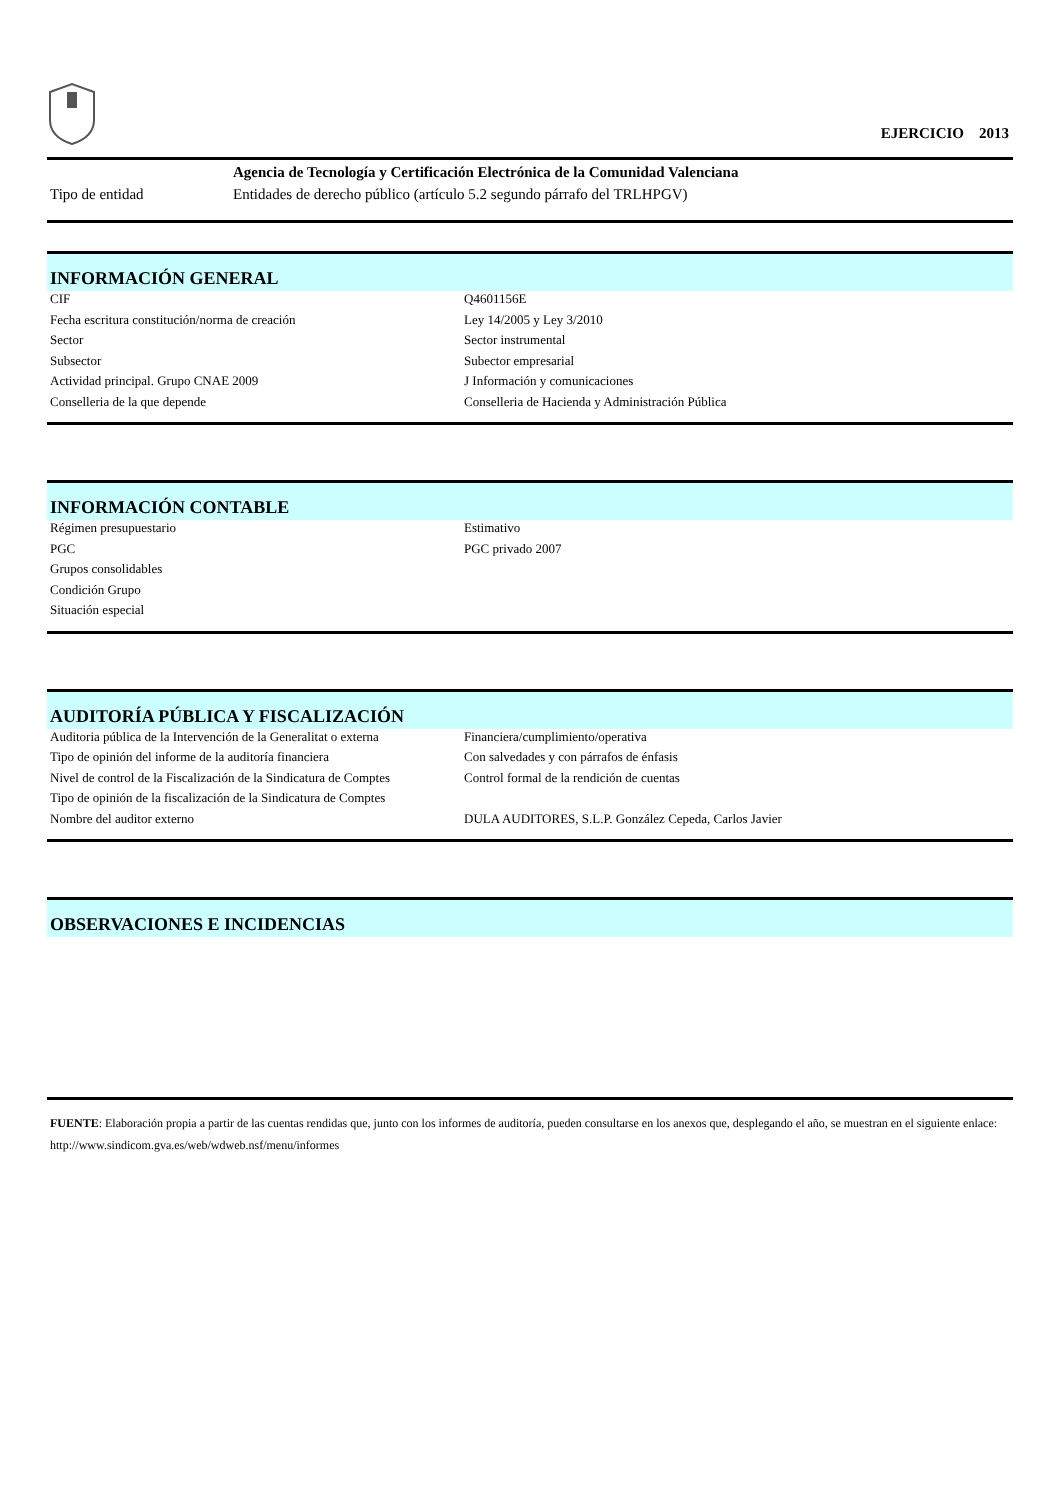EJERCICIO 2013
| | Agencia de Tecnología y Certificación Electrónica de la Comunidad Valenciana |
| Tipo de entidad | Entidades de derecho público (artículo 5.2 segundo párrafo del TRLHPGV) |
INFORMACIÓN GENERAL
| CIF | Q4601156E |
| Fecha escritura constitución/norma de creación | Ley 14/2005 y Ley 3/2010 |
| Sector | Sector instrumental |
| Subsector | Subector empresarial |
| Actividad principal. Grupo CNAE 2009 | J Información y comunicaciones |
| Conselleria de la que depende | Conselleria de Hacienda y Administración Pública |
INFORMACIÓN CONTABLE
| Régimen presupuestario | Estimativo |
| PGC | PGC privado 2007 |
| Grupos consolidables | |
| Condición Grupo | |
| Situación especial | |
AUDITORÍA PÚBLICA Y FISCALIZACIÓN
| Auditoria pública de la Intervención de la Generalitat o externa | Financiera/cumplimiento/operativa |
| Tipo de opinión del informe de la auditoría financiera | Con salvedades y con párrafos de énfasis |
| Nivel de control de la Fiscalización de la Sindicatura de Comptes | Control formal de la rendición de cuentas |
| Tipo de opinión de la fiscalización de la Sindicatura de Comptes | |
| Nombre del auditor externo | DULA AUDITORES, S.L.P. González Cepeda, Carlos Javier |
OBSERVACIONES E INCIDENCIAS
FUENTE: Elaboración propia a partir de las cuentas rendidas que, junto con los informes de auditoría, pueden consultarse en los anexos que, desplegando el año, se muestran en el siguiente enlace: http://www.sindicom.gva.es/web/wdweb.nsf/menu/informes